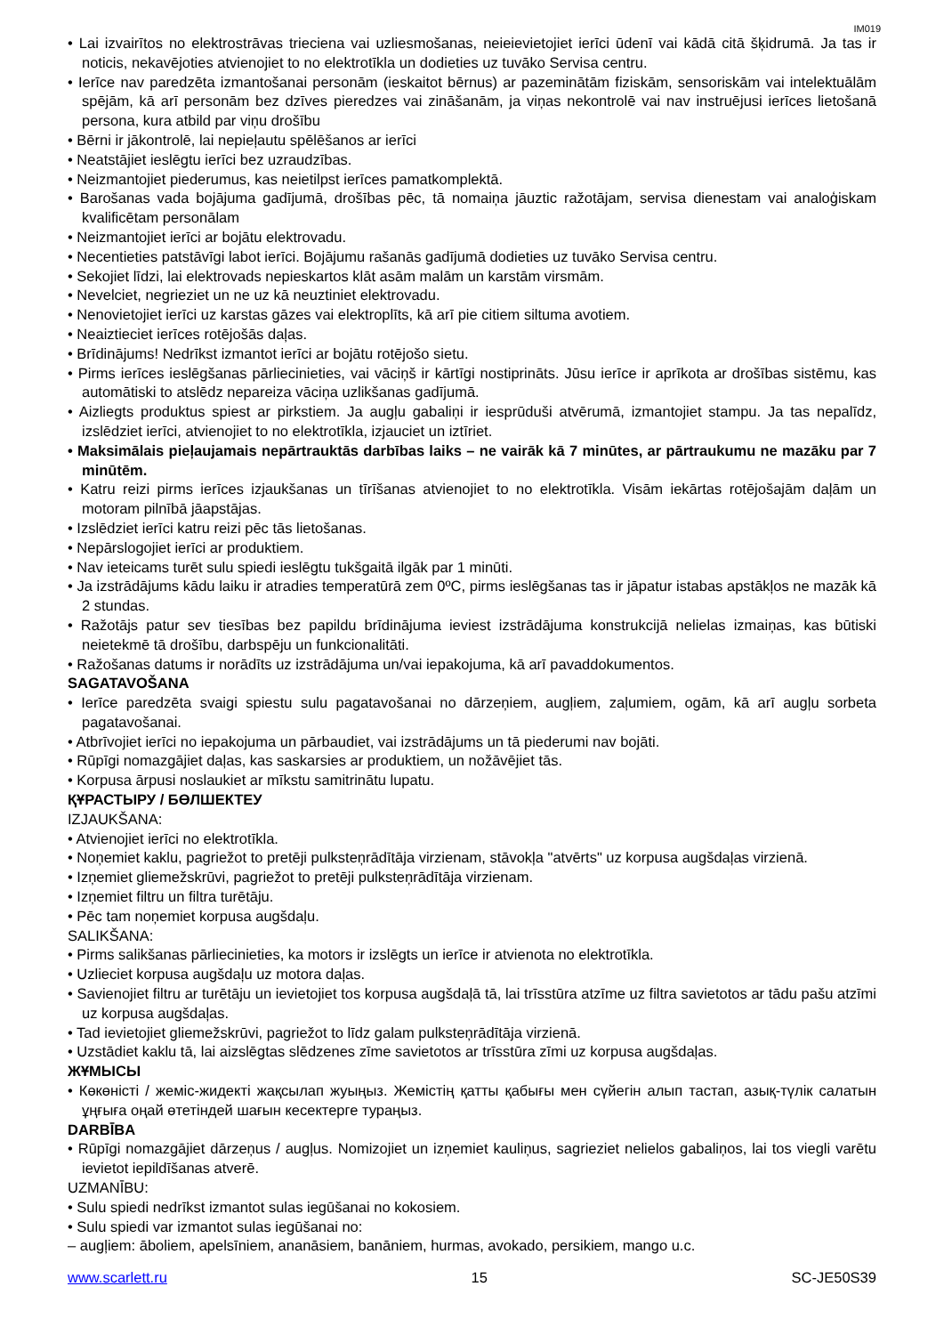IM019
• Lai izvairītos no elektrostrāvas trieciena vai uzliesmošanas, neieievietojiet ierīci ūdenī vai kādā citā šķidrumā. Ja tas ir noticis, nekavējoties atvienojiet to no elektrotīkla un dodieties uz tuvāko Servisa centru.
• Ierīce nav paredzēta izmantošanai personām (ieskaitot bērnus) ar pazeminātām fiziskām, sensoriskām vai intelektuālām spējām, kā arī personām bez dzīves pieredzes vai zināšanām, ja viņas nekontrolē vai nav instruējusi ierīces lietošanā persona, kura atbild par viņu drošību
• Bērni ir jākontrolē, lai nepieļautu spēlēšanos ar ierīci
• Neatstājiet ieslēgtu ierīci bez uzraudzības.
• Neizmantojiet piederumus, kas neietilpst ierīces pamatkomplektā.
• Barošanas vada bojājuma gadījumā, drošības pēc, tā nomaiņa jāuztic ražotājam, servisa dienestam vai analoģiskam kvalificētam personālam
• Neizmantojiet ierīci ar bojātu elektrovadu.
• Necentieties patstāvīgi labot ierīci. Bojājumu rašanās gadījumā dodieties uz tuvāko Servisa centru.
• Sekojiet līdzi, lai elektrovads nepieskartos klāt asām malām un karstām virsmām.
• Nevelciet, negrieziet un ne uz kā neuztiniet elektrovadu.
• Nenovietojiet ierīci uz karstas gāzes vai elektroplīts, kā arī pie citiem siltuma avotiem.
• Neaiztieciet ierīces rotējošās daļas.
• Brīdinājums! Nedrīkst izmantot ierīci ar bojātu rotējošo sietu.
• Pirms ierīces ieslēgšanas pārliecinieties, vai vāciņš ir kārtīgi nostiprināts. Jūsu ierīce ir aprīkota ar drošības sistēmu, kas automātiski to atslēdz nepareiza vāciņa uzlikšanas gadījumā.
• Aizliegts produktus spiest ar pirkstiem. Ja augļu gabaliņi ir iesprūduši atvērumā, izmantojiet stampu. Ja tas nepalīdz, izslēdziet ierīci, atvienojiet to no elektrotīkla, izjauciet un iztīriet.
• Maksimālais pieļaujamais nepārtrauktās darbības laiks – ne vairāk kā 7 minūtes, ar pārtraukumu ne mazāku par 7 minūtēm.
• Katru reizi pirms ierīces izjaukšanas un tīrīšanas atvienojiet to no elektrotīkla. Visām iekārtas rotējošajām daļām un motoram pilnībā jāapstājas.
• Izslēdziet ierīci katru reizi pēc tās lietošanas.
• Nepārslogojiet ierīci ar produktiem.
• Nav ieteicams turēt sulu spiedi ieslēgtu tukšgaitā ilgāk par 1 minūti.
• Ja izstrādājums kādu laiku ir atradies temperatūrā zem 0ºC, pirms ieslēgšanas tas ir jāpatur istabas apstākļos ne mazāk kā 2 stundas.
• Ražotājs patur sev tiesības bez papildu brīdinājuma ieviest izstrādājuma konstrukcijā nelielas izmaiņas, kas būtiski neietekmē tā drošību, darbspēju un funkcionalitāti.
• Ražošanas datums ir norādīts uz izstrādājuma un/vai iepakojuma, kā arī pavaddokumentos.
SAGATAVOŠANA
• Ierīce paredzēta svaigi spiestu sulu pagatavošanai no dārzeņiem, augļiem, zaļumiem, ogām, kā arī augļu sorbeta pagatavošanai.
• Atbrīvojiet ierīci no iepakojuma un pārbaudiet, vai izstrādājums un tā piederumi nav bojāti.
• Rūpīgi nomazgājiet daļas, kas saskarsies ar produktiem, un nožāvējiet tās.
• Korpusa ārpusi noslaukiet ar mīkstu samitrinātu lupatu.
ҚҰРАСТЫРУ / БӨЛШЕКТЕУ
IZJAUKŠANA:
• Atvienojiet ierīci no elektrotīkla.
• Noņemiet kaklu, pagriežot to pretēji pulksteņrādītāja virzienam, stāvokļa "atvērts" uz korpusa augšdaļas virzienā.
• Izņemiet gliemežskrūvi, pagriežot to pretēji pulksteņrādītāja virzienam.
• Izņemiet filtru un filtra turētāju.
• Pēc tam noņemiet korpusa augšdaļu.
SALIKŠANA:
• Pirms salikšanas pārliecinieties, ka motors ir izslēgts un ierīce ir atvienota no elektrotīkla.
• Uzlieciet korpusa augšdaļu uz motora daļas.
• Savienojiet filtru ar turētāju un ievietojiet tos korpusa augšdaļā tā, lai trīsstūra atzīme uz filtra savietotos ar tādu pašu atzīmi uz korpusa augšdaļas.
• Tad ievietojiet gliemežskrūvi, pagriežot to līdz galam pulksteņrādītāja virzienā.
• Uzstādiet kaklu tā, lai aizslēgtas slēdzenes zīme savietotos ar trīsstūra zīmi uz korpusa augšdaļas.
ЖҰМЫСЫ
• Көкөністі / жеміс-жидекті жақсылап жуыңыз. Жемістің қатты қабығы мен сүйегін алып тастап, азық-түлік салатын ұңғыға оңай өтетіндей шағын кесектерге тураңыз.
DARBĪBA
• Rūpīgi nomazgājiet dārzeņus / augļus. Nomizojiet un izņemiet kauliņus, sagrieziet nelielos gabaliņos, lai tos viegli varētu ievietot iepildīšanas atverē.
UZMANĪBU:
• Sulu spiedi nedrīkst izmantot sulas iegūšanai no kokosiem.
• Sulu spiedi var izmantot sulas iegūšanai no:
– augļiem: āboliem, apelsīniem, ananāsiem, banāniem, hurmas, avokado, persikiem, mango u.c.
www.scarlett.ru 15 SC-JE50S39